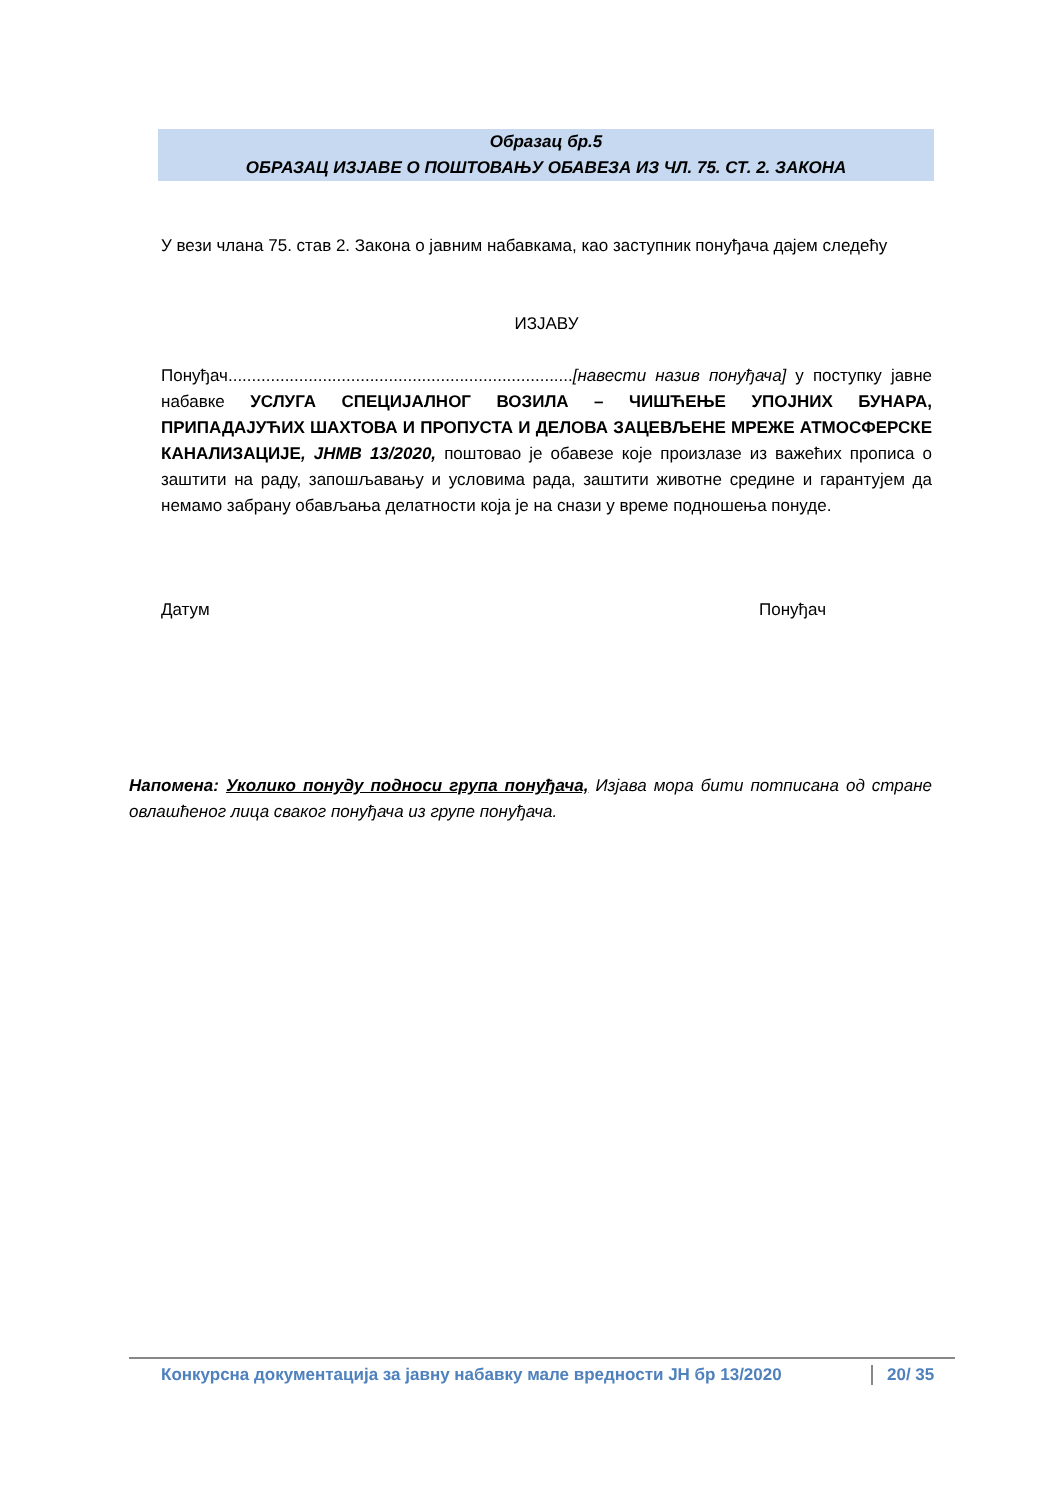Образац бр.5
ОБРАЗАЦ ИЗЈАВЕ О ПОШТОВАЊУ ОБАВЕЗА ИЗ ЧЛ. 75. СТ. 2. ЗАКОНА
У вези члана 75. став 2. Закона о јавним набавкама, као заступник понуђача дајем следећу
ИЗЈАВУ
Понуђач.........................................................................[навести назив понуђача] у поступку јавне набавке УСЛУГА СПЕЦИЈАЛНОГ ВОЗИЛА – ЧИШЋЕЊЕ УПОЈНИХ БУНАРА, ПРИПАДАЈУЋИХ ШАХТОВА И ПРОПУСТА И ДЕЛОВА ЗАЦЕВЉЕНЕ МРЕЖЕ АТМОСФЕРСКЕ КАНАЛИЗАЦИЈЕ, ЈНМВ 13/2020, поштовао је обавезе које произлазе из важећих прописа о заштити на раду, запошљавању и условима рада, заштити животне средине и гарантујем да немамо забрану обављања делатности која је на снази у време подношења понуде.
Датум Понуђач
Напомена: Уколико понуду подноси група понуђача, Изјава мора бити потписана од стране овлашћеног лица сваког понуђача из групе понуђача.
Конкурсна документација за јавну набавку мале вредности ЈН бр 13/2020 20/ 35